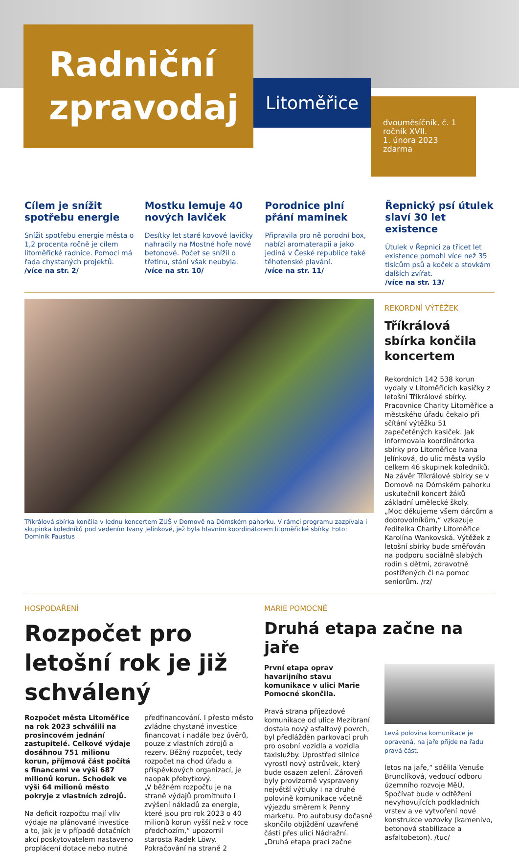Radniční
zpravodaj
Litoměřice
dvouměsíčník, č. 1
ročník XVII.
1. února 2023
zdarma
Cílem je snížit spotřebu energie
Snížit spotřebu energie města o 1,2 procenta ročně je cílem litoměřické radnice. Pomoci má řada chystaných projektů.
/více na str. 2/
Mostku lemuje 40 nových laviček
Desítky let staré kovové lavičky nahradily na Mostné hoře nové betonové. Počet se snížil o třetinu, stání však neubyla.
/více na str. 10/
Porodnice plní přání maminek
Připravila pro ně porodní box, nabízí aromaterapii a jako jediná v České republice také těhotenské plavání.
/více na str. 11/
Řepnický psí útulek slaví 30 let existence
Útulek v Řepnici za třicet let existence pomohl více než 35 tisícům psů a koček a stovkám dalších zvířat.
/více na str. 13/
Tříkrálová sbírka končila v lednu koncertem ZUŠ v Domově na Dómském pahorku. V rámci programu zazpívala i skupinka koledníků pod vedením Ivany Jelínkové, jež byla hlavním koordinátorem litoměřické sbírky. Foto: Dominik Faustus
REKORDNÍ VÝTĚŽEK
Tříkrálová sbírka končila koncertem
Rekordních 142 538 korun vydaly v Litoměřicích kasičky z letošní Tříkrálové sbírky. Pracovnice Charity Litoměřice a městského úřadu čekalo při sčítání výtěžku 51 zapečetěných kasiček. Jak informovala koordinátorka sbírky pro Litoměřice Ivana Jelínková, do ulic města vyšlo celkem 46 skupinek koledníků. Na závěr Tříkrálové sbírky se v Domově na Dómském pahorku uskutečnil koncert žáků základní umělecké školy.
„Moc děkujeme všem dárcům a dobrovolníkům,“ vzkazuje ředitelka Charity Litoměřice Karolína Wankovská. Výtěžek z letošní sbírky bude směřován na podporu sociálně slabých rodin s dětmi, zdravotně postižených či na pomoc seniorům. /rz/
HOSPODAŘENÍ
Rozpočet pro letošní rok je již schválený
Rozpočet města Litoměřice na rok 2023 schválili na prosincovém jednání zastupitelé. Celkové výdaje dosáhnou 751 milionu korun, příjmová část počítá s financemi ve výši 687 milionů korun. Schodek ve výši 64 milionů město pokryje z vlastních zdrojů.
Na deficit rozpočtu mají vliv výdaje na plánované investice a to, jak je v případě dotačních akcí poskytovatelem nastaveno proplácení dotace nebo nutné
předfinancování. I přesto město zvládne chystané investice financovat i nadále bez úvěrů, pouze z vlastních zdrojů a rezerv. Běžný rozpočet, tedy rozpočet na chod úřadu a příspěvkových organizací, je naopak přebytkový.
„V běžném rozpočtu je na straně výdajů promítnuto i zvýšení nákladů za energie, které jsou pro rok 2023 o 40 milionů korun vyšší než v roce předchozím,“ upozornil starosta Radek Löwy.
Pokračování na straně 2
MARIE POMOCNÉ
Druhá etapa začne na jaře
První etapa oprav havarijního stavu komunikace v ulici Marie Pomocné skončila.
Pravá strana příjezdové komunikace od ulice Mezibraní dostala nový asfaltový povrch, byl předlážděn parkovací pruh pro osobní vozidla a vozidla taxislužby. Uprostřed silnice vyrostl nový ostrůvek, který bude osazen zelení. Zároveň byly provizorně vyspraveny největší výtluky i na druhé polovině komunikace včetně výjezdu směrem k Penny marketu. Pro autobusy dočasně skončilo objíždění uzavřené části přes ulici Nádražní.
„Druhá etapa prací začne
Levá polovina komunikace je opravená, na jaře přijde na řadu pravá část.
letos na jaře,“ sdělila Venuše Brunclíková, vedoucí odboru územního rozvoje MěÚ. Spočívat bude v odtěžení nevyhovujících podkladních vrstev a ve vytvoření nové konstrukce vozovky (kamenivo, betonová stabilizace a asfaltobeton). /tuc/